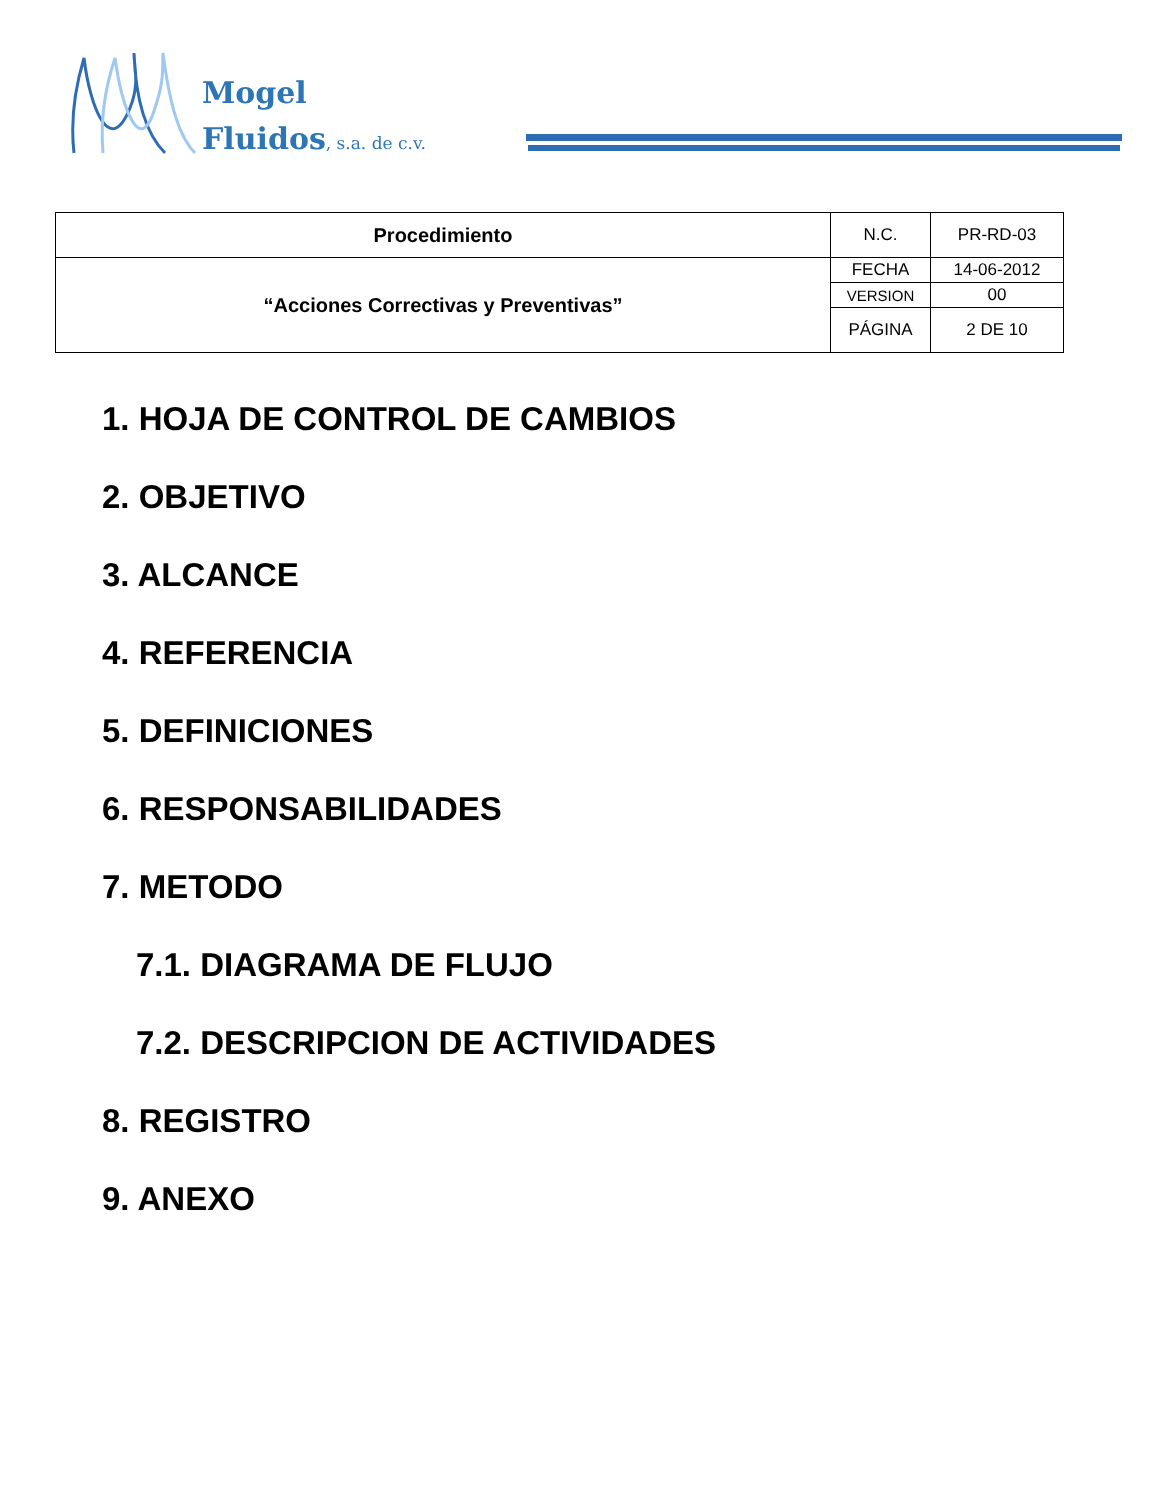Mogel
Fluidos, s.a. de c.v.
| Procedimiento | N.C. | PR-RD-03 |
| “Acciones Correctivas y Preventivas” | FECHA | 14-06-2012 |
| | VERSION | 00 |
| | PÁGINA | 2 DE 10 |
1. HOJA DE CONTROL DE CAMBIOS
2. OBJETIVO
3. ALCANCE
4. REFERENCIA
5. DEFINICIONES
6. RESPONSABILIDADES
7. METODO
7.1. DIAGRAMA DE FLUJO
7.2. DESCRIPCION DE ACTIVIDADES
8. REGISTRO
9. ANEXO